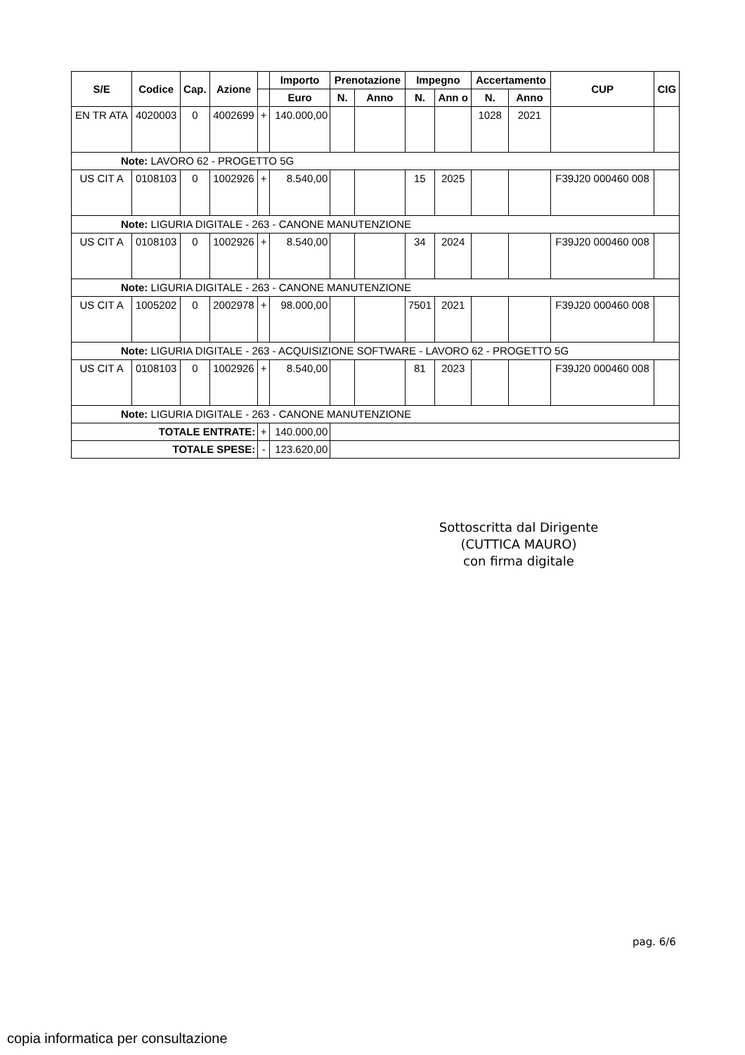| S/E | Codice | Cap. | Azione | | Importo | Prenotazione | | Impegno | | Accertamento | | CUP | CIG |
| --- | --- | --- | --- | --- | --- | --- | --- | --- | --- | --- | --- | --- | --- |
| | | | | | Euro | N. | Anno | N. | Ann o | N. | Anno | | |
| EN TR ATA | 4020003 | 0 | 4002699 | + | 140.000,00 | | | | | 1028 | 2021 | | |
| Note: LAVORO 62 - PROGETTO 5G | | | | | | | | | | | | | |
| US CIT A | 0108103 | 0 | 1002926 | + | 8.540,00 | | | 15 | 2025 | | | F39J20 000460 008 | |
| Note: LIGURIA DIGITALE - 263 - CANONE MANUTENZIONE | | | | | | | | | | | | | |
| US CIT A | 0108103 | 0 | 1002926 | + | 8.540,00 | | | 34 | 2024 | | | F39J20 000460 008 | |
| Note: LIGURIA DIGITALE - 263 - CANONE MANUTENZIONE | | | | | | | | | | | | | |
| US CIT A | 1005202 | 0 | 2002978 | + | 98.000,00 | | | 7501 | 2021 | | | F39J20 000460 008 | |
| Note: LIGURIA DIGITALE - 263 - ACQUISIZIONE SOFTWARE - LAVORO 62 - PROGETTO 5G | | | | | | | | | | | | | |
| US CIT A | 0108103 | 0 | 1002926 | + | 8.540,00 | | | 81 | 2023 | | | F39J20 000460 008 | |
| Note: LIGURIA DIGITALE - 263 - CANONE MANUTENZIONE | | | | | | | | | | | | | |
| TOTALE ENTRATE: | | | | + | 140.000,00 | | | | | | | | |
| TOTALE SPESE: | | | | - | 123.620,00 | | | | | | | | |
Sottoscritta dal Dirigente
(CUTTICA MAURO)
con firma digitale
pag. 6/6
copia informatica per consultazione